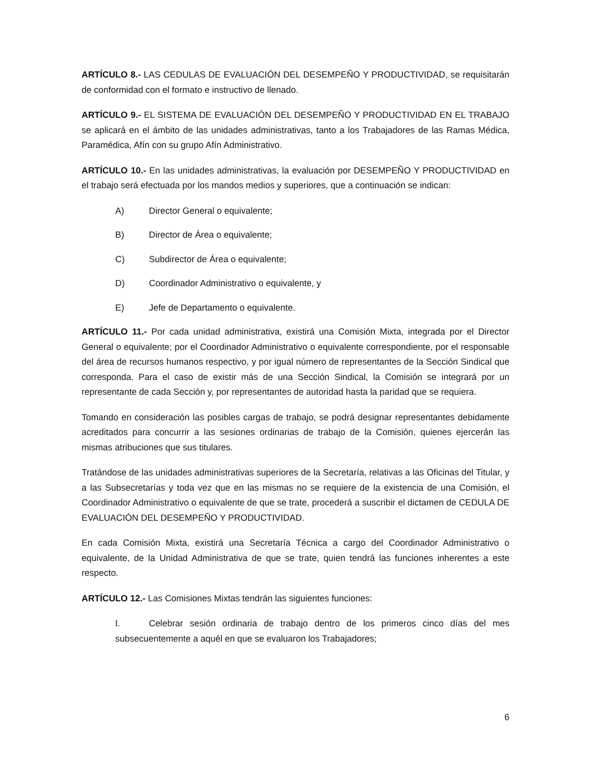ARTÍCULO 8.- LAS CEDULAS DE EVALUACIÓN DEL DESEMPEÑO Y PRODUCTIVIDAD, se requisitarán de conformidad con el formato e instructivo de llenado.
ARTÍCULO 9.- EL SISTEMA DE EVALUACIÓN DEL DESEMPEÑO Y PRODUCTIVIDAD EN EL TRABAJO se aplicará en el ámbito de las unidades administrativas, tanto a los Trabajadores de las Ramas Médica, Paramédica, Afín con su grupo Afín Administrativo.
ARTÍCULO 10.- En las unidades administrativas, la evaluación por DESEMPEÑO Y PRODUCTIVIDAD en el trabajo será efectuada por los mandos medios y superiores, que a continuación se indican:
A) Director General o equivalente;
B) Director de Área o equivalente;
C) Subdirector de Área o equivalente;
D) Coordinador Administrativo o equivalente, y
E) Jefe de Departamento o equivalente.
ARTÍCULO 11.- Por cada unidad administrativa, existirá una Comisión Mixta, integrada por el Director General o equivalente; por el Coordinador Administrativo o equivalente correspondiente, por el responsable del área de recursos humanos respectivo, y por igual número de representantes de la Sección Sindical que corresponda. Para el caso de existir más de una Sección Sindical, la Comisión se integrará por un representante de cada Sección y, por representantes de autoridad hasta la paridad que se requiera.
Tomando en consideración las posibles cargas de trabajo, se podrá designar representantes debidamente acreditados para concurrir a las sesiones ordinarias de trabajo de la Comisión, quienes ejercerán las mismas atribuciones que sus titulares.
Tratándose de las unidades administrativas superiores de la Secretaría, relativas a las Oficinas del Titular, y a las Subsecretarías y toda vez que en las mismas no se requiere de la existencia de una Comisión, el Coordinador Administrativo o equivalente de que se trate, procederá a suscribir el dictamen de CEDULA DE EVALUACIÓN DEL DESEMPEÑO Y PRODUCTIVIDAD.
En cada Comisión Mixta, existirá una Secretaría Técnica a cargo del Coordinador Administrativo o equivalente, de la Unidad Administrativa de que se trate, quien tendrá las funciones inherentes a este respecto.
ARTÍCULO 12.- Las Comisiones Mixtas tendrán las siguientes funciones:
I. Celebrar sesión ordinaria de trabajo dentro de los primeros cinco días del mes subsecuentemente a aquél en que se evaluaron los Trabajadores;
6